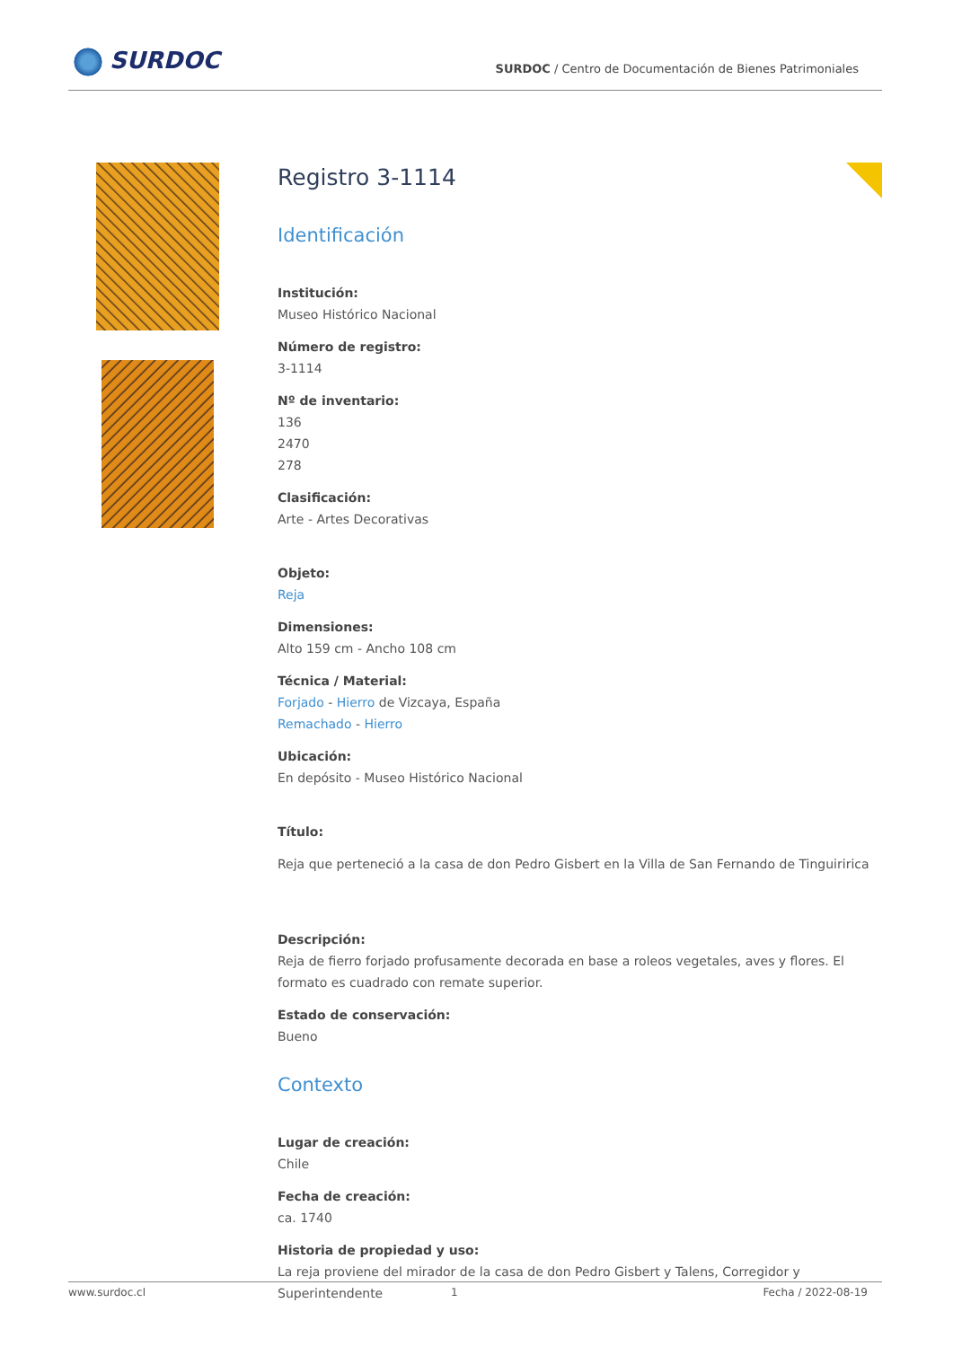SURDOC
SURDOC / Centro de Documentación de Bienes Patrimoniales
Registro 3-1114
Identificación
Institución:
Museo Histórico Nacional
Número de registro:
3-1114
Nº de inventario:
136
2470
278
Clasificación:
Arte - Artes Decorativas
Objeto:
Reja
Dimensiones:
Alto 159 cm - Ancho 108 cm
Técnica / Material:
Forjado - Hierro de Vizcaya, España
Remachado - Hierro
Ubicación:
En depósito - Museo Histórico Nacional
Título:
Reja que perteneció a la casa de don Pedro Gisbert en la Villa de San Fernando de Tinguiririca
Descripción:
Reja de fierro forjado profusamente decorada en base a roleos vegetales, aves y flores. El formato es cuadrado con remate superior.
Estado de conservación:
Bueno
Contexto
Lugar de creación:
Chile
Fecha de creación:
ca. 1740
Historia de propiedad y uso:
La reja proviene del mirador de la casa de don Pedro Gisbert y Talens, Corregidor y Superintendente
www.surdoc.cl 1 Fecha / 2022-08-19